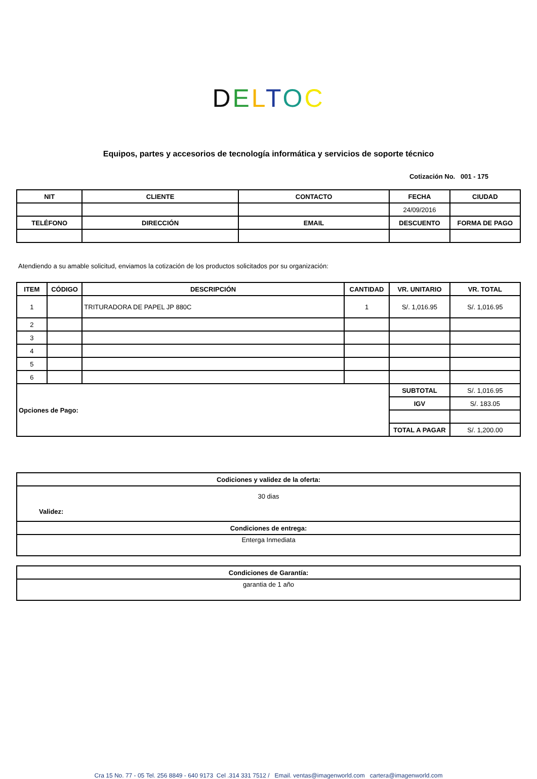DELTOC
Equipos, partes y accesorios de tecnología informática y servicios de soporte técnico
Cotización No. 001 - 175
| NIT | CLIENTE | CONTACTO | FECHA | CIUDAD |
| --- | --- | --- | --- | --- |
| | | | 24/09/2016 | |
| TELÉFONO | DIRECCIÓN | EMAIL | DESCUENTO | FORMA DE PAGO |
Atendiendo a su amable solicitud, enviamos la cotización de los productos solicitados por su organización:
| ITEM | CÓDIGO | DESCRIPCIÓN | CANTIDAD | VR. UNITARIO | VR. TOTAL |
| --- | --- | --- | --- | --- | --- |
| 1 | | TRITURADORA DE PAPEL JP 880C | 1 | S/. 1,016.95 | S/. 1,016.95 |
| 2 | | | | | |
| 3 | | | | | |
| 4 | | | | | |
| 5 | | | | | |
| 6 | | | | | |
| Opciones de Pago: | | | | SUBTOTAL | S/. 1,016.95 |
| | | | | IGV | S/. 183.05 |
| | | | | TOTAL A PAGAR | S/. 1,200.00 |
| Codiciones y validez de la oferta: |
| --- |
| 30 dias Validez: |
| Condiciones de entrega: |
| Enterga Inmediata |
| Condiciones de Garantía: |
| --- |
| garantia de 1 año |
Cra 15 No. 77 - 05 Tel. 256 8849 - 640 9173 Cel .314 331 7512 / Email. ventas@imagenworld.com cartera@imagenworld.com